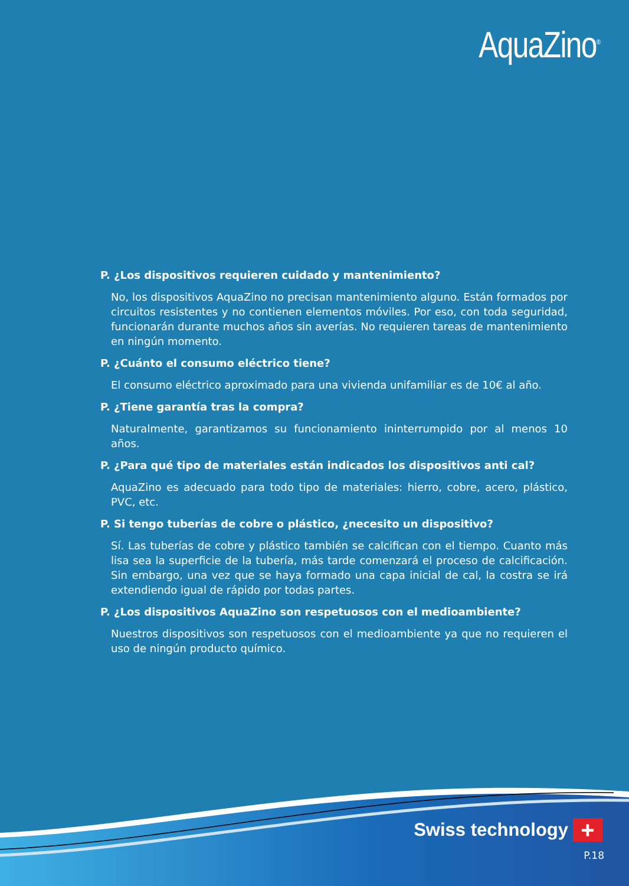AquaZino<sup>®</sup>
P. ¿Los dispositivos requieren cuidado y mantenimiento?
No, los dispositivos AquaZino no precisan mantenimiento alguno. Están formados por circuitos resistentes y no contienen elementos móviles. Por eso, con toda seguridad, funcionarán durante muchos años sin averías. No requieren tareas de mantenimiento en ningún momento.
P. ¿Cuánto el consumo eléctrico tiene?
El consumo eléctrico aproximado para una vivienda unifamiliar es de 10€ al año.
P. ¿Tiene garantía tras la compra?
Naturalmente, garantizamos su funcionamiento ininterrumpido por al menos 10 años.
P. ¿Para qué tipo de materiales están indicados los dispositivos anti cal?
AquaZino es adecuado para todo tipo de materiales: hierro, cobre, acero, plástico, PVC, etc.
P. Si tengo tuberías de cobre o plástico, ¿necesito un dispositivo?
Sí. Las tuberías de cobre y plástico también se calcifican con el tiempo. Cuanto más lisa sea la superficie de la tubería, más tarde comenzará el proceso de calcificación. Sin embargo, una vez que se haya formado una capa inicial de cal, la costra se irá extendiendo igual de rápido por todas partes.
P. ¿Los dispositivos AquaZino son respetuosos con el medioambiente?
Nuestros dispositivos son respetuosos con el medioambiente ya que no requieren el uso de ningún producto químico.
Swiss technology +
P.18